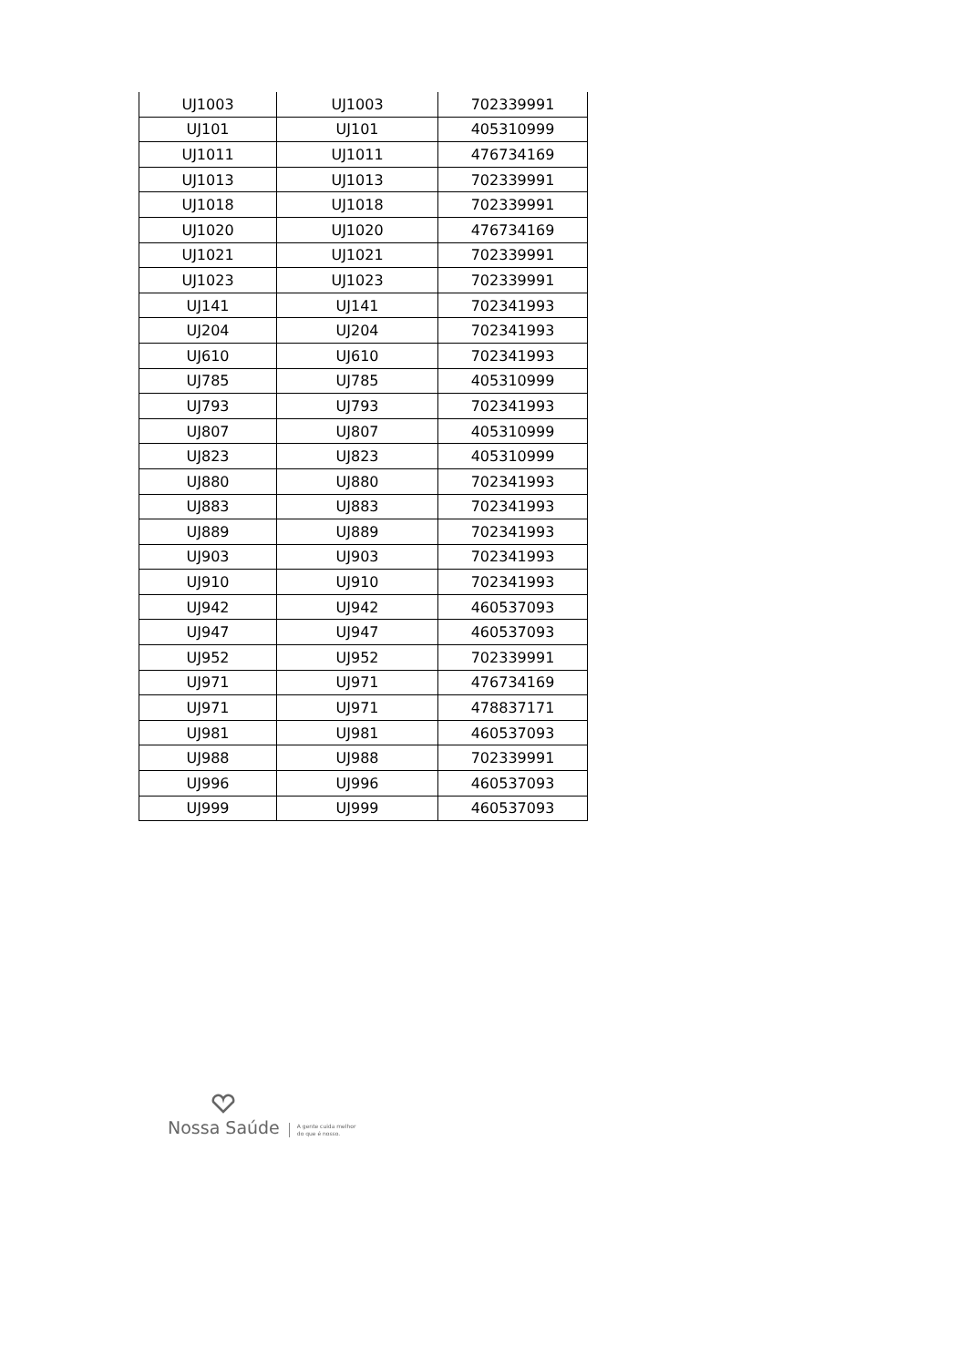| UJ1003 | UJ1003 | 702339991 |
| UJ101 | UJ101 | 405310999 |
| UJ1011 | UJ1011 | 476734169 |
| UJ1013 | UJ1013 | 702339991 |
| UJ1018 | UJ1018 | 702339991 |
| UJ1020 | UJ1020 | 476734169 |
| UJ1021 | UJ1021 | 702339991 |
| UJ1023 | UJ1023 | 702339991 |
| UJ141 | UJ141 | 702341993 |
| UJ204 | UJ204 | 702341993 |
| UJ610 | UJ610 | 702341993 |
| UJ785 | UJ785 | 405310999 |
| UJ793 | UJ793 | 702341993 |
| UJ807 | UJ807 | 405310999 |
| UJ823 | UJ823 | 405310999 |
| UJ880 | UJ880 | 702341993 |
| UJ883 | UJ883 | 702341993 |
| UJ889 | UJ889 | 702341993 |
| UJ903 | UJ903 | 702341993 |
| UJ910 | UJ910 | 702341993 |
| UJ942 | UJ942 | 460537093 |
| UJ947 | UJ947 | 460537093 |
| UJ952 | UJ952 | 702339991 |
| UJ971 | UJ971 | 476734169 |
| UJ971 | UJ971 | 478837171 |
| UJ981 | UJ981 | 460537093 |
| UJ988 | UJ988 | 702339991 |
| UJ996 | UJ996 | 460537093 |
| UJ999 | UJ999 | 460537093 |
Nossa Saúde
A gente cuida melhor
do que é nosso.